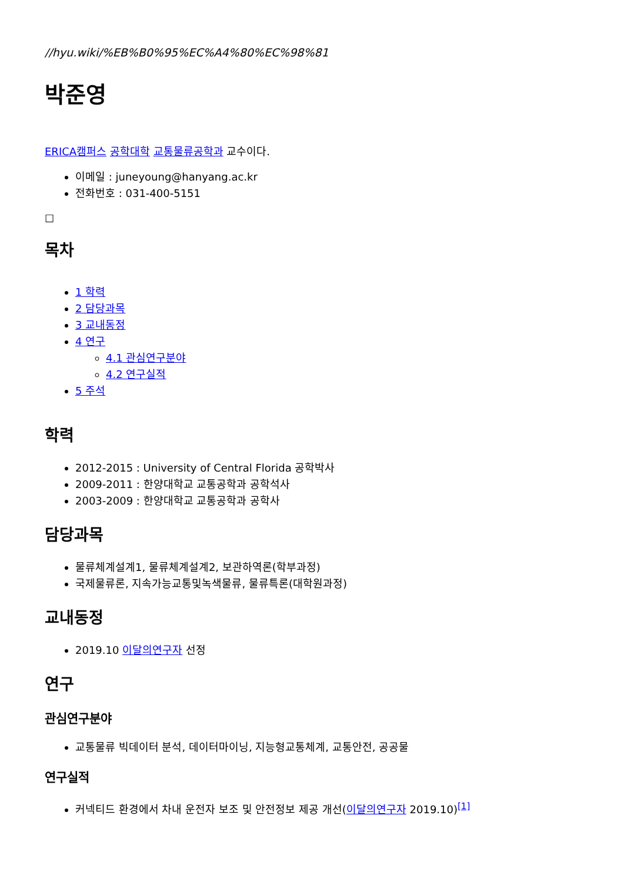//hyu.wiki/%EB%B0%95%EC%A4%80%EC%98%81
박준영
ERICA캠퍼스 공학대학 교통물류공학과 교수이다.
이메일 : juneyoung@hanyang.ac.kr
전화번호 : 031-400-5151
☐
목차
1 학력
2 담당과목
3 교내동정
4 연구
4.1 관심연구분야
4.2 연구실적
5 주석
학력
2012-2015 : University of Central Florida 공학박사
2009-2011 : 한양대학교 교통공학과 공학석사
2003-2009 : 한양대학교 교통공학과 공학사
담당과목
물류체계설계1, 물류체계설계2, 보관하역론(학부과정)
국제물류론, 지속가능교통및녹색물류, 물류특론(대학원과정)
교내동정
2019.10 이달의연구자 선정
연구
관심연구분야
교통물류 빅데이터 분석, 데이터마이닝, 지능형교통체계, 교통안전, 공공물
연구실적
커넥티드 환경에서 차내 운전자 보조 및 안전정보 제공 개선(이달의연구자 2019.10)<sup>[1]</sup>